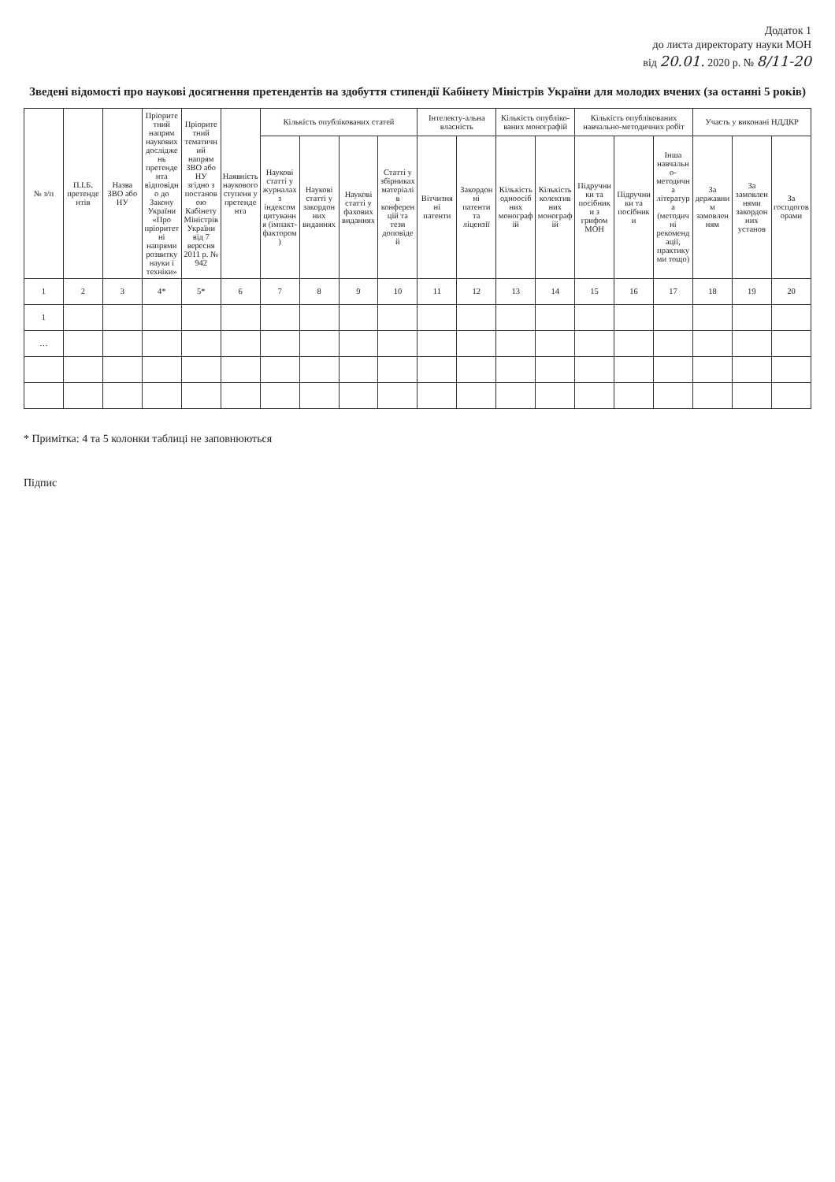Додаток 1
до листа директорату науки МОН
від 20.01. 2020 р. № 8/11-20
Зведені відомості про наукові досягнення претендентів на здобуття стипендії Кабінету Міністрів України для молодих вчених (за останні 5 років)
| № з/п | П.І.Б. претендентів | Назва ЗВО або НУ | Пріоритетний напрям наукових досліджень претендента відповідно до Закону України «Про пріоритетні напрями розвитку науки і техніки» | Пріоритетний тематичний напрям ЗВО або НУ згідно з постановою Кабінету Міністрів України від 7 вересня 2011 р. № 942 | Наявність наукового ступеня у претендента | Кількість опублікованих статей | | | | Інтелекту-альна власність | | Кількість опубліко-ваних монографій | | Кількість опублікованих навчально-методичних робіт | | | Участь у виконані НДДКР | | |
| --- | --- | --- | --- | --- | --- | --- | --- | --- | --- | --- | --- | --- | --- | --- | --- | --- | --- | --- | --- |
| | | | | | | Наукові статті у журналах з індексом цитування (імпакт-фактором) | Наукові статті у закордонних виданнях | Наукові статті у фахових виданнях | Статті у збірниках матеріалів конференцій та тези доповідей | Вітчизняні патенти | Закордонні патенти та ліцензії | Кількість одноосібних монографій | Кількість колективних монографій | Підручники та посібники з грифом МОН | Підручники та посібники | Інша навчально-методична література (методичні рекомендації, практикуми тощо) | За державним замовленням | За замовленнями закордонних установ | За госпдоговорами |
| 1 | 2 | 3 | 4* | 5* | 6 | 7 | 8 | 9 | 10 | 11 | 12 | 13 | 14 | 15 | 16 | 17 | 18 | 19 | 20 |
| 1 | | | | | | | | | | | | | | | | | | | |
| … | | | | | | | | | | | | | | | | | | | |
* Примітка: 4 та 5 колонки таблиці не заповнюються
Підпис